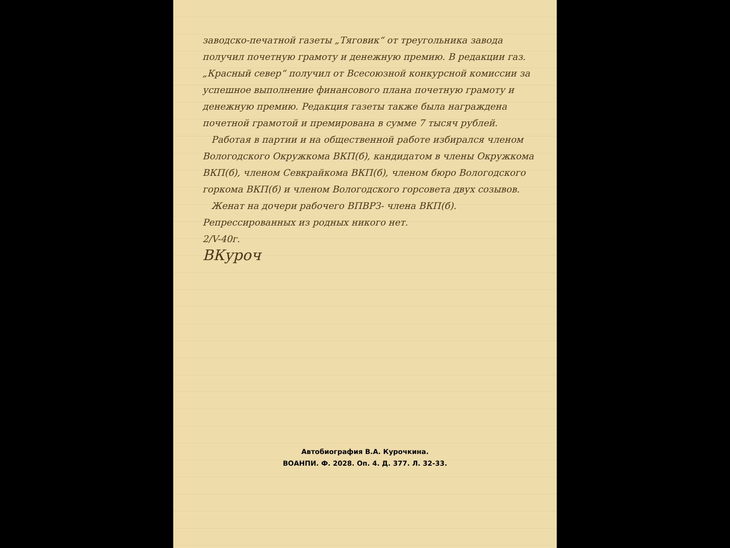заводско-печатной газеты „Тяговик“ от треугольника завода получил почетную грамоту и денежную премию. В редакции газ. „Красный север“ получил от Всесоюзной конкурсной комиссии за успешное выполнение финансового плана почетную грамоту и денежную премию. Редакция газеты также была награждена почетной грамотой и премирована в сумме 7 тысяч рублей.
Работая в партии и на общественной работе избирался членом Вологодского Окружкома ВКП(б), кандидатом в члены Окружкома ВКП(б), членом Севкрайкома ВКП(б), членом бюро Вологодского горкома ВКП(б) и членом Вологодского горсовета двух созывов.
Женат на дочери рабочего ВПВРЗ- члена ВКП(б). Репрессированных из родных никого нет.
2/V-40г.
ВКуроч
Автобиография В.А. Курочкина.
ВОАНПИ. Ф. 2028. Оп. 4. Д. 377. Л. 32-33.